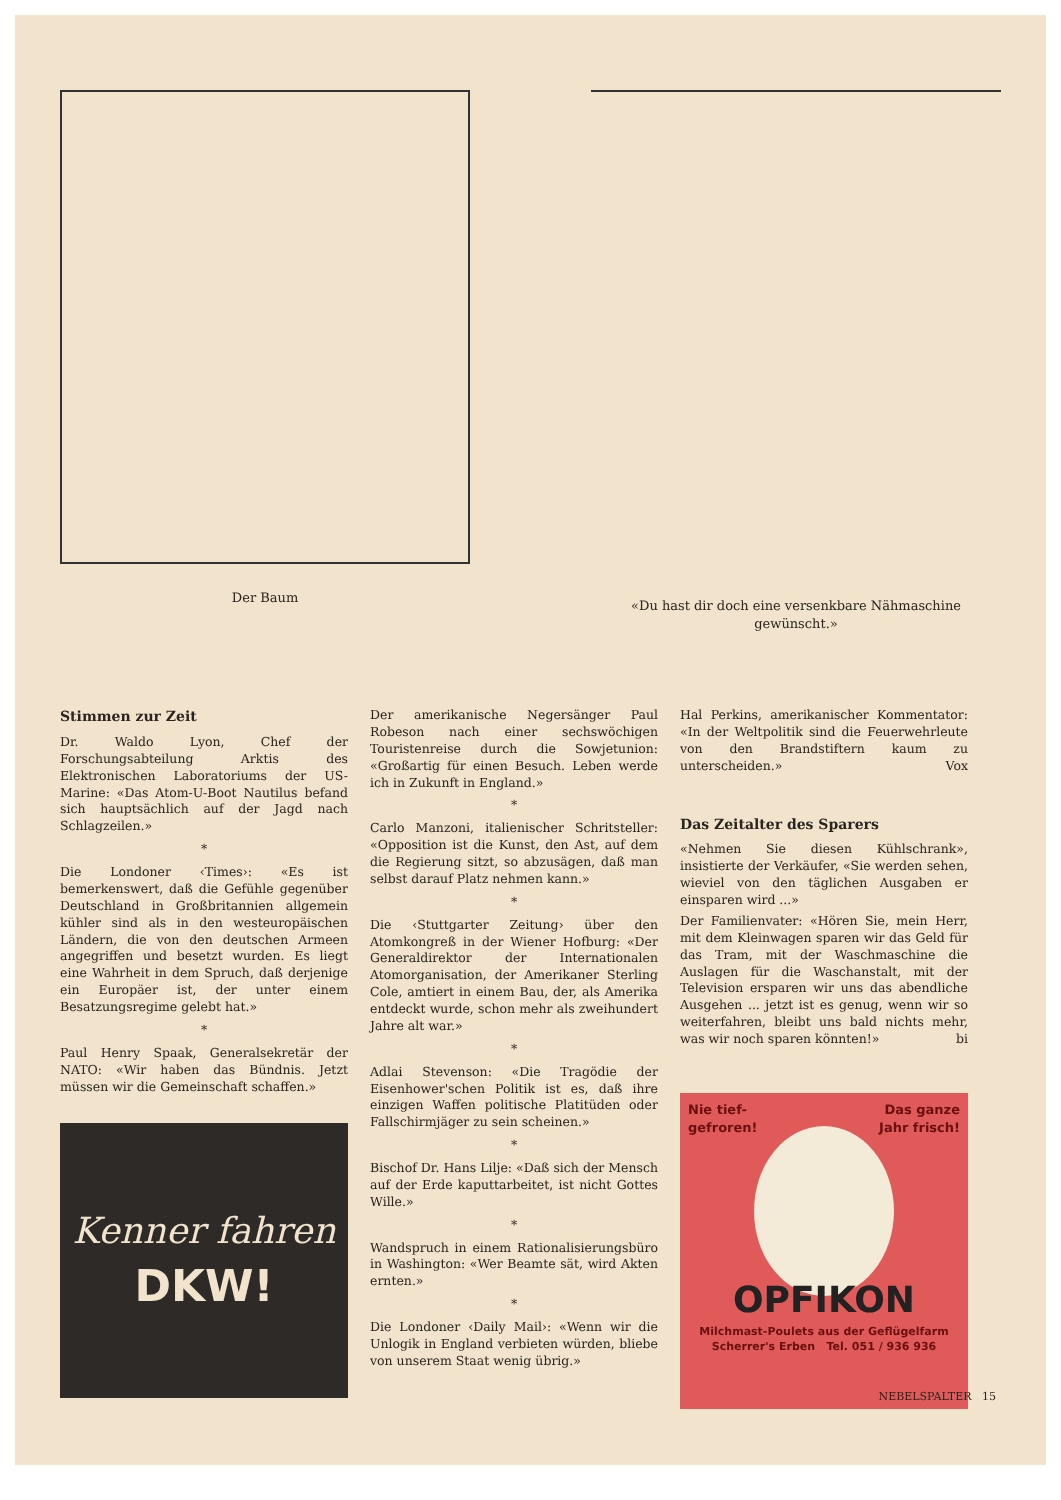Der Baum «Du hast dir doch eine versenkbare Nähmaschine gewünscht.»
Stimmen zur Zeit
Dr. Waldo Lyon, Chef der Forschungsabteilung Arktis des Elektronischen Laboratoriums der US-Marine: «Das Atom-U-Boot Nautilus befand sich hauptsächlich auf der Jagd nach Schlagzeilen.»
*
Die Londoner ‹Times›: «Es ist bemerkenswert, daß die Gefühle gegenüber Deutschland in Großbritannien allgemein kühler sind als in den westeuropäischen Ländern, die von den deutschen Armeen angegriffen und besetzt wurden. Es liegt eine Wahrheit in dem Spruch, daß derjenige ein Europäer ist, der unter einem Besatzungsregime gelebt hat.»
*
Paul Henry Spaak, Generalsekretär der NATO: «Wir haben das Bündnis. Jetzt müssen wir die Gemeinschaft schaffen.»
Kenner fahren
DKW!
Der amerikanische Negersänger Paul Robeson nach einer sechswöchigen Touristenreise durch die Sowjetunion: «Großartig für einen Besuch. Leben werde ich in Zukunft in England.»
*
Carlo Manzoni, italienischer Schritsteller: «Opposition ist die Kunst, den Ast, auf dem die Regierung sitzt, so abzusägen, daß man selbst darauf Platz nehmen kann.»
*
Die ‹Stuttgarter Zeitung› über den Atomkongreß in der Wiener Hofburg: «Der Generaldirektor der Internationalen Atomorganisation, der Amerikaner Sterling Cole, amtiert in einem Bau, der, als Amerika entdeckt wurde, schon mehr als zweihundert Jahre alt war.»
*
Adlai Stevenson: «Die Tragödie der Eisenhower'schen Politik ist es, daß ihre einzigen Waffen politische Platitüden oder Fallschirmjäger zu sein scheinen.»
*
Bischof Dr. Hans Lilje: «Daß sich der Mensch auf der Erde kaputtarbeitet, ist nicht Gottes Wille.»
*
Wandspruch in einem Rationalisierungsbüro in Washington: «Wer Beamte sät, wird Akten ernten.»
*
Die Londoner ‹Daily Mail›: «Wenn wir die Unlogik in England verbieten würden, bliebe von unserem Staat wenig übrig.»
Hal Perkins, amerikanischer Kommentator: «In der Weltpolitik sind die Feuerwehrleute von den Brandstiftern kaum zu unterscheiden.» Vox
Das Zeitalter des Sparers
«Nehmen Sie diesen Kühlschrank», insistierte der Verkäufer, «Sie werden sehen, wieviel von den täglichen Ausgaben er einsparen wird ...»
Der Familienvater: «Hören Sie, mein Herr, mit dem Kleinwagen sparen wir das Geld für das Tram, mit der Waschmaschine die Auslagen für die Waschanstalt, mit der Television ersparen wir uns das abendliche Ausgehen ... jetzt ist es genug, wenn wir so weiterfahren, bleibt uns bald nichts mehr, was wir noch sparen könnten!» bi
Nie tief-
gefroren! Das ganze
Jahr frisch!
OPFIKON
Milchmast-Poulets aus der Geflügelfarm
Scherrer's Erben Tel. 051 / 936 936
NEBELSPALTER 15